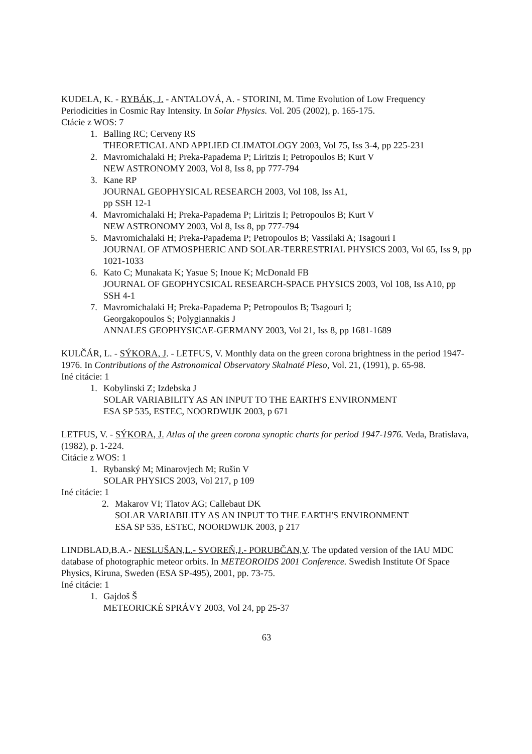KUDELA, K. - RYBÁK, J. - ANTALOVÁ, A. - STORINI, M. Time Evolution of Low Frequency Periodicities in Cosmic Ray Intensity. In Solar Physics. Vol. 205 (2002), p. 165-175.
Ctácie z WOS: 7
1. Balling RC; Cerveny RS
THEORETICAL AND APPLIED CLIMATOLOGY 2003, Vol 75, Iss 3-4, pp 225-231
2. Mavromichalaki H; Preka-Papadema P; Liritzis I; Petropoulos B; Kurt V
NEW ASTRONOMY 2003, Vol 8, Iss 8, pp 777-794
3. Kane RP
JOURNAL GEOPHYSICAL RESEARCH 2003, Vol 108, Iss A1,
pp SSH 12-1
4. Mavromichalaki H; Preka-Papadema P; Liritzis I; Petropoulos B; Kurt V
NEW ASTRONOMY 2003, Vol 8, Iss 8, pp 777-794
5. Mavromichalaki H; Preka-Papadema P; Petropoulos B; Vassilaki A; Tsagouri I
JOURNAL OF ATMOSPHERIC AND SOLAR-TERRESTRIAL PHYSICS 2003, Vol 65, Iss 9, pp 1021-1033
6. Kato C; Munakata K; Yasue S; Inoue K; McDonald FB
JOURNAL OF GEOPHYCSICAL RESEARCH-SPACE PHYSICS 2003, Vol 108, Iss A10, pp SSH 4-1
7. Mavromichalaki H; Preka-Papadema P; Petropoulos B; Tsagouri I;
Georgakopoulos S; Polygiannakis J
ANNALES GEOPHYSICAE-GERMANY 2003, Vol 21, Iss 8, pp 1681-1689
KULČÁR, L. - SÝKORA, J. - LETFUS, V. Monthly data on the green corona brightness in the period 1947-1976. In Contributions of the Astronomical Observatory Skalnaté Pleso, Vol. 21, (1991), p. 65-98.
Iné citácie: 1
1. Kobylinski Z; Izdebska J
SOLAR VARIABILITY AS AN INPUT TO THE EARTH'S ENVIRONMENT
ESA SP 535, ESTEC, NOORDWIJK 2003, p 671
LETFUS, V. - SÝKORA, J. Atlas of the green corona synoptic charts for period 1947-1976. Veda, Bratislava, (1982), p. 1-224.
Citácie z WOS: 1
1. Rybanský M; Minarovjech M; Rušin V
SOLAR PHYSICS 2003, Vol 217, p 109
Iné citácie: 1
2. Makarov VI; Tlatov AG; Callebaut DK
SOLAR VARIABILITY AS AN INPUT TO THE EARTH'S ENVIRONMENT
ESA SP 535, ESTEC, NOORDWIJK 2003, p 217
LINDBLAD,B.A.- NESLUŠAN,L.- SVOREŇ,J.- PORUBČAN,V. The updated version of the IAU MDC database of photographic meteor orbits. In METEOROIDS 2001 Conference. Swedish Institute Of Space Physics, Kiruna, Sweden (ESA SP-495), 2001, pp. 73-75.
Iné citácie: 1
1. Gajdoš Š
METEORICKÉ SPRÁVY 2003, Vol 24, pp 25-37
63